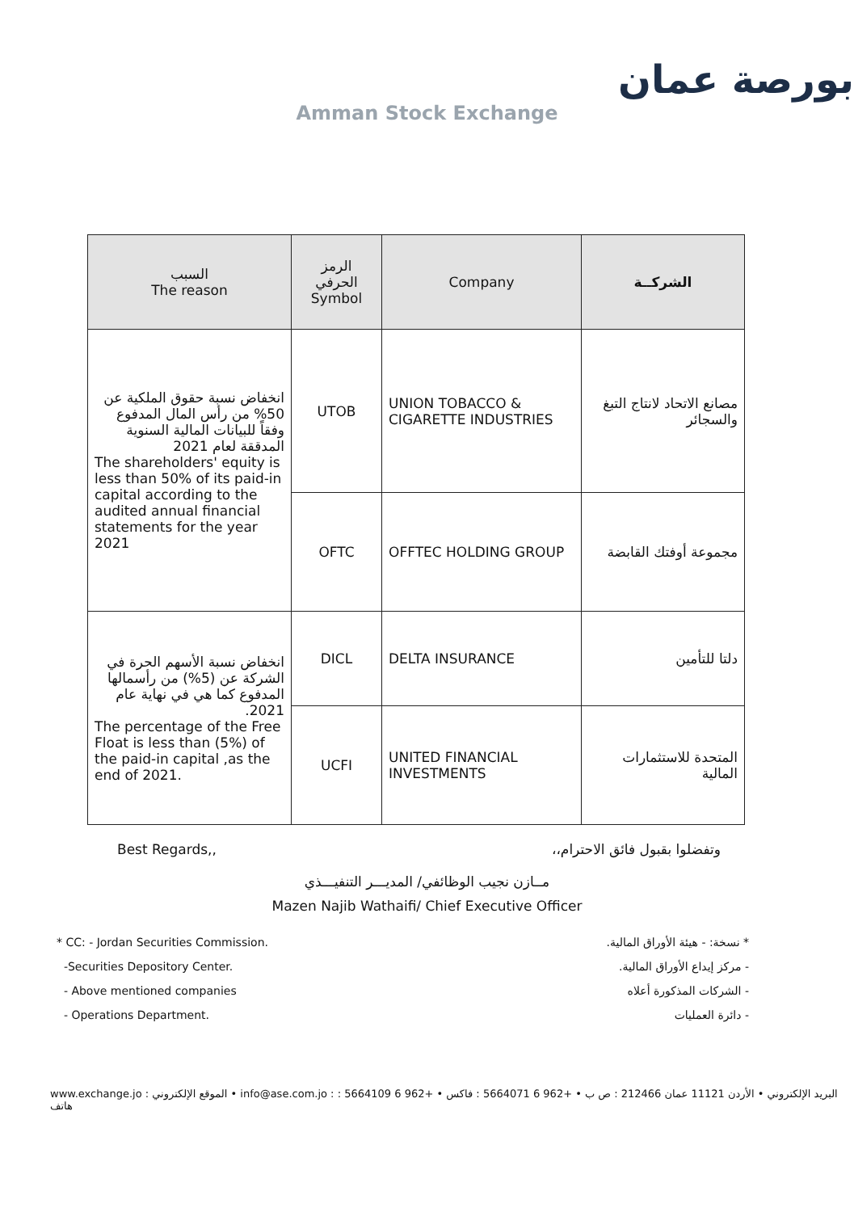بورصة عمان
Amman Stock Exchange
| السبب The reason | الرمز الحرفي Symbol | Company | الشركــة |
| --- | --- | --- | --- |
| انخفاض نسبة حقوق الملكية عن 50% من رأس المال المدفوع وفقاً للبيانات المالية السنوية المدققة لعام 2021 The shareholders' equity is less than 50% of its paid-in capital according to the audited annual financial statements for the year 2021 | UTOB | UNION TOBACCO & CIGARETTE INDUSTRIES | مصانع الاتحاد لانتاج التبغ والسجائر |
| | OFTC | OFFTEC HOLDING GROUP | مجموعة أوفتك القابضة |
| انخفاض نسبة الأسهم الحرة في الشركة عن (5%) من رأسمالها المدفوع كما هي في نهاية عام 2021. The percentage of the Free Float is less than (5%) of the paid-in capital ,as the end of 2021. | DICL | DELTA INSURANCE | دلتا للتأمين |
| | UCFI | UNITED FINANCIAL INVESTMENTS | المتحدة للاستثمارات المالية |
Best Regards,, وتفضلوا بقبول فائق الاحترام،،
مــازن نجيب الوظائفي/ المديـــر التنفيـــذي
Mazen Najib Wathaifi/ Chief Executive Officer
* CC: - Jordan Securities Commission.
-Securities Depository Center.
- Above mentioned companies
- Operations Department.
* نسخة: - هيئة الأوراق المالية.
- مركز إيداع الأوراق المالية.
- الشركات المذكورة أعلاه
- دائرة العمليات
www.exchange.jo : الموقع الإلكتروني • info@ase.com.jo : البريد الإلكتروني • الأردن 11121 عمان 212466 : ص ب • +962 6 5664071 : فاكس • +962 6 5664109 : هاتف